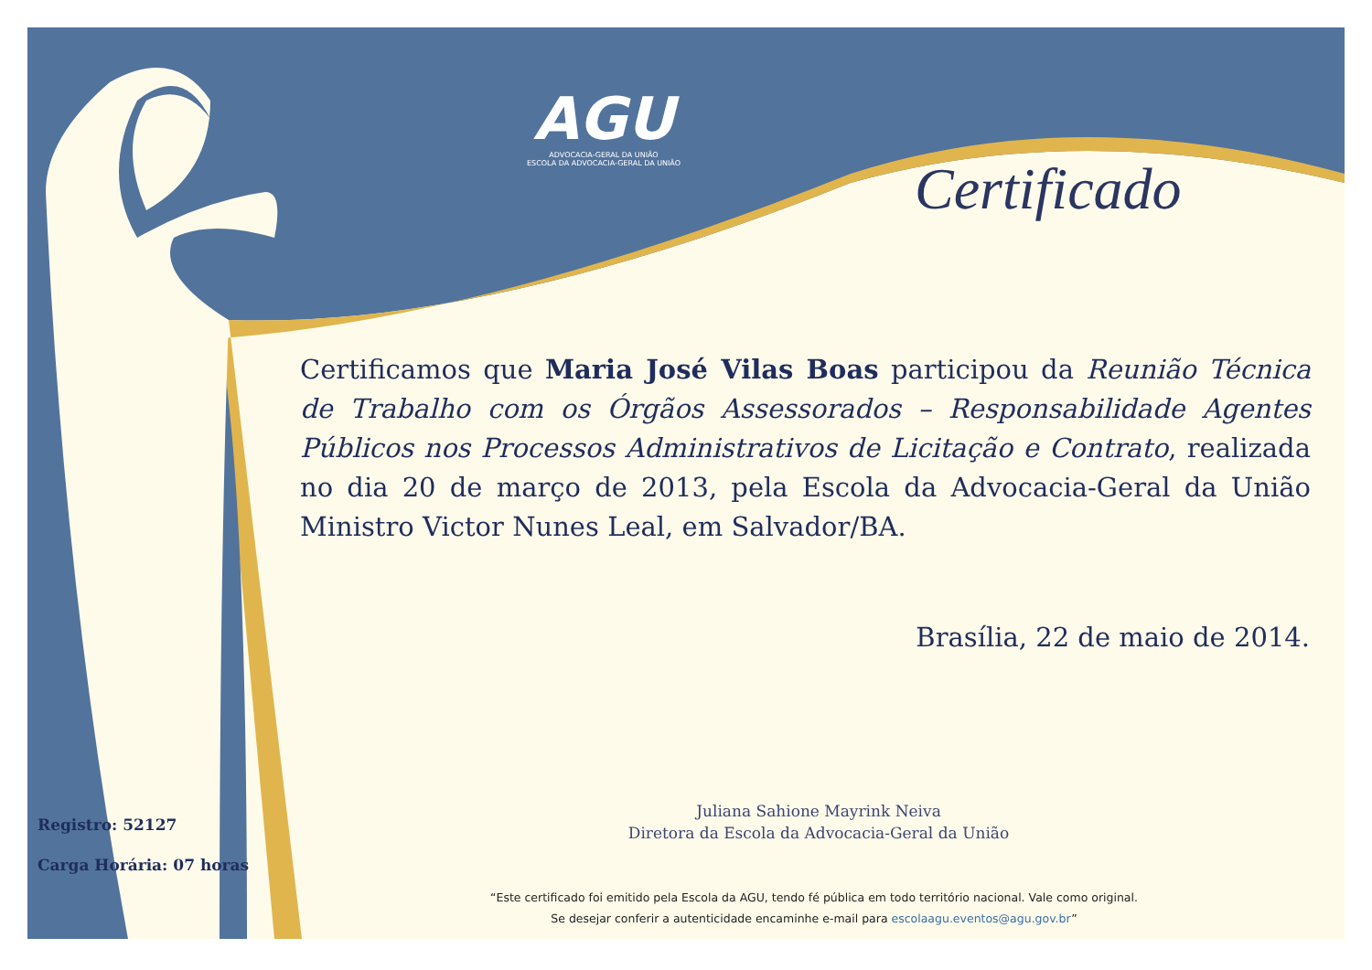AGU
ADVOCACIA-GERAL DA UNIÃO
ESCOLA DA ADVOCACIA-GERAL DA UNIÃO
Certificado
Certificamos que Maria José Vilas Boas participou da Reunião Técnica de Trabalho com os Órgãos Assessorados – Responsabilidade Agentes Públicos nos Processos Administrativos de Licitação e Contrato, realizada no dia 20 de março de 2013, pela Escola da Advocacia-Geral da União Ministro Victor Nunes Leal, em Salvador/BA.
Brasília, 22 de maio de 2014.
Juliana Sahione Mayrink Neiva
Diretora da Escola da Advocacia-Geral da União
Registro: 52127
Carga Horária: 07 horas
“Este certificado foi emitido pela Escola da AGU, tendo fé pública em todo território nacional. Vale como original.
Se desejar conferir a autenticidade encaminhe e-mail para escolaagu.eventos@agu.gov.br”